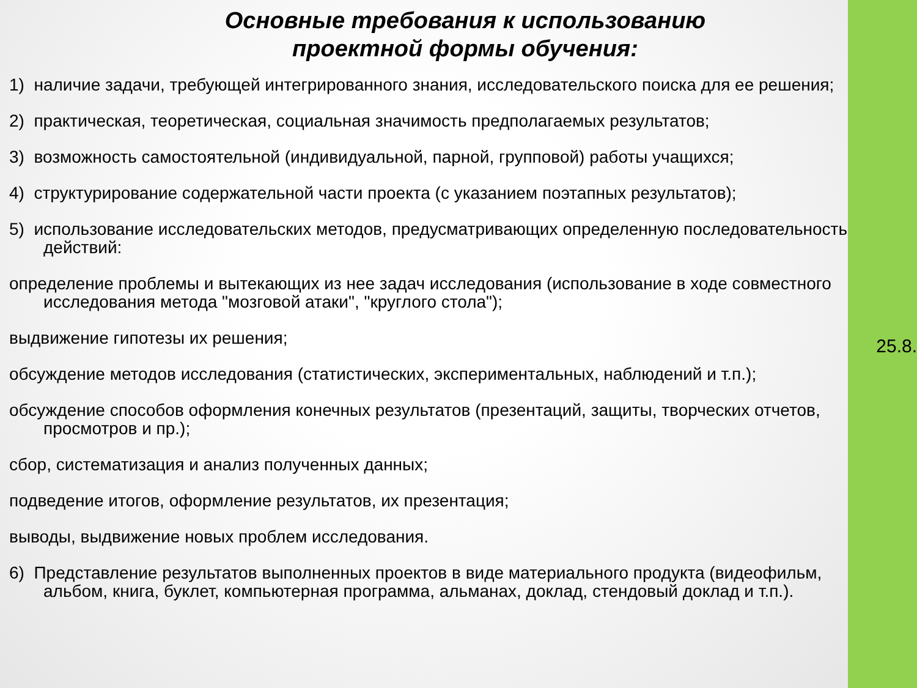Основные требования к использованию
проектной формы обучения:
1) наличие задачи, требующей интегрированного знания, исследовательского поиска для ее решения;
2) практическая, теоретическая, социальная значимость предполагаемых результатов;
3) возможность самостоятельной (индивидуальной, парной, групповой) работы учащихся;
4) структурирование содержательной части проекта (с указанием поэтапных результатов);
5) использование исследовательских методов, предусматривающих определенную последовательность действий:
определение проблемы и вытекающих из нее задач исследования (использование в ходе совместного исследования метода "мозговой атаки", "круглого стола");
выдвижение гипотезы их решения;
обсуждение методов исследования (статистических, экспериментальных, наблюдений и т.п.);
обсуждение способов оформления конечных результатов (презентаций, защиты, творческих отчетов, просмотров и пр.);
сбор, систематизация и анализ полученных данных;
подведение итогов, оформление результатов, их презентация;
выводы, выдвижение новых проблем исследования.
6) Представление результатов выполненных проектов в виде материального продукта (видеофильм, альбом, книга, буклет, компьютерная программа, альманах, доклад, стендовый доклад и т.п.).
25.8.